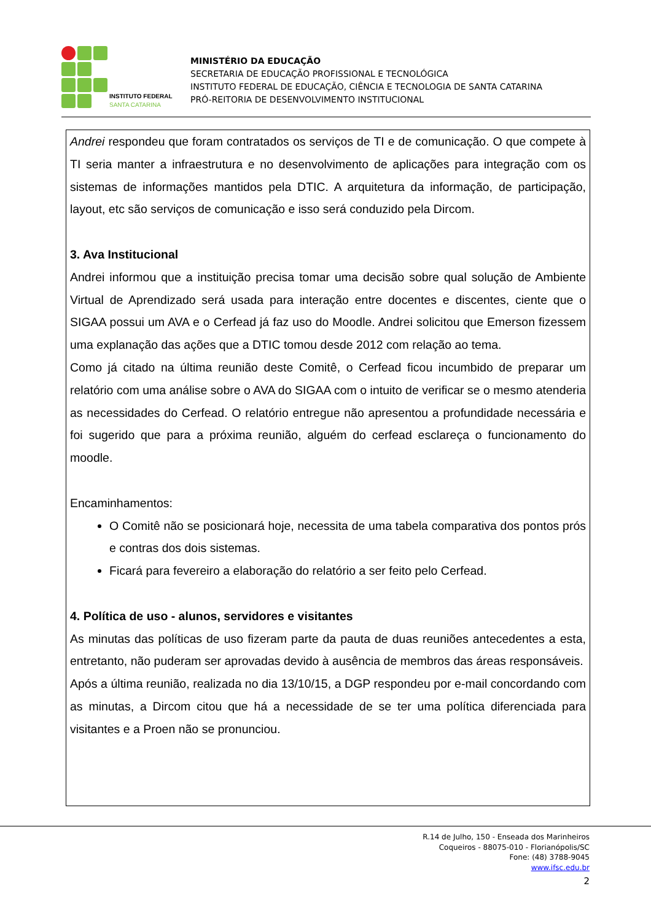INSTITUTO FEDERAL
SANTA CATARINA
MINISTÉRIO DA EDUCAÇÃO
SECRETARIA DE EDUCAÇÃO PROFISSIONAL E TECNOLÓGICA
INSTITUTO FEDERAL DE EDUCAÇÃO, CIÊNCIA E TECNOLOGIA DE SANTA CATARINA
PRÓ-REITORIA DE DESENVOLVIMENTO INSTITUCIONAL
Andrei respondeu que foram contratados os serviços de TI e de comunicação. O que compete à TI seria manter a infraestrutura e no desenvolvimento de aplicações para integração com os sistemas de informações mantidos pela DTIC. A arquitetura da informação, de participação, layout, etc são serviços de comunicação e isso será conduzido pela Dircom.
3. Ava Institucional
Andrei informou que a instituição precisa tomar uma decisão sobre qual solução de Ambiente Virtual de Aprendizado será usada para interação entre docentes e discentes, ciente que o SIGAA possui um AVA e o Cerfead já faz uso do Moodle. Andrei solicitou que Emerson fizessem uma explanação das ações que a DTIC tomou desde 2012 com relação ao tema.
Como já citado na última reunião deste Comitê, o Cerfead ficou incumbido de preparar um relatório com uma análise sobre o AVA do SIGAA com o intuito de verificar se o mesmo atenderia as necessidades do Cerfead. O relatório entregue não apresentou a profundidade necessária e foi sugerido que para a próxima reunião, alguém do cerfead esclareça o funcionamento do moodle.
Encaminhamentos:
O Comitê não se posicionará hoje, necessita de uma tabela comparativa dos pontos prós e contras dos dois sistemas.
Ficará para fevereiro a elaboração do relatório a ser feito pelo Cerfead.
4. Política de uso - alunos, servidores e visitantes
As minutas das políticas de uso fizeram parte da pauta de duas reuniões antecedentes a esta, entretanto, não puderam ser aprovadas devido à ausência de membros das áreas responsáveis.
Após a última reunião, realizada no dia 13/10/15, a DGP respondeu por e-mail concordando com as minutas, a Dircom citou que há a necessidade de se ter uma política diferenciada para visitantes e a Proen não se pronunciou.
R.14 de Julho, 150 - Enseada dos Marinheiros
Coqueiros - 88075-010 - Florianópolis/SC
Fone: (48) 3788-9045
www.ifsc.edu.br
2